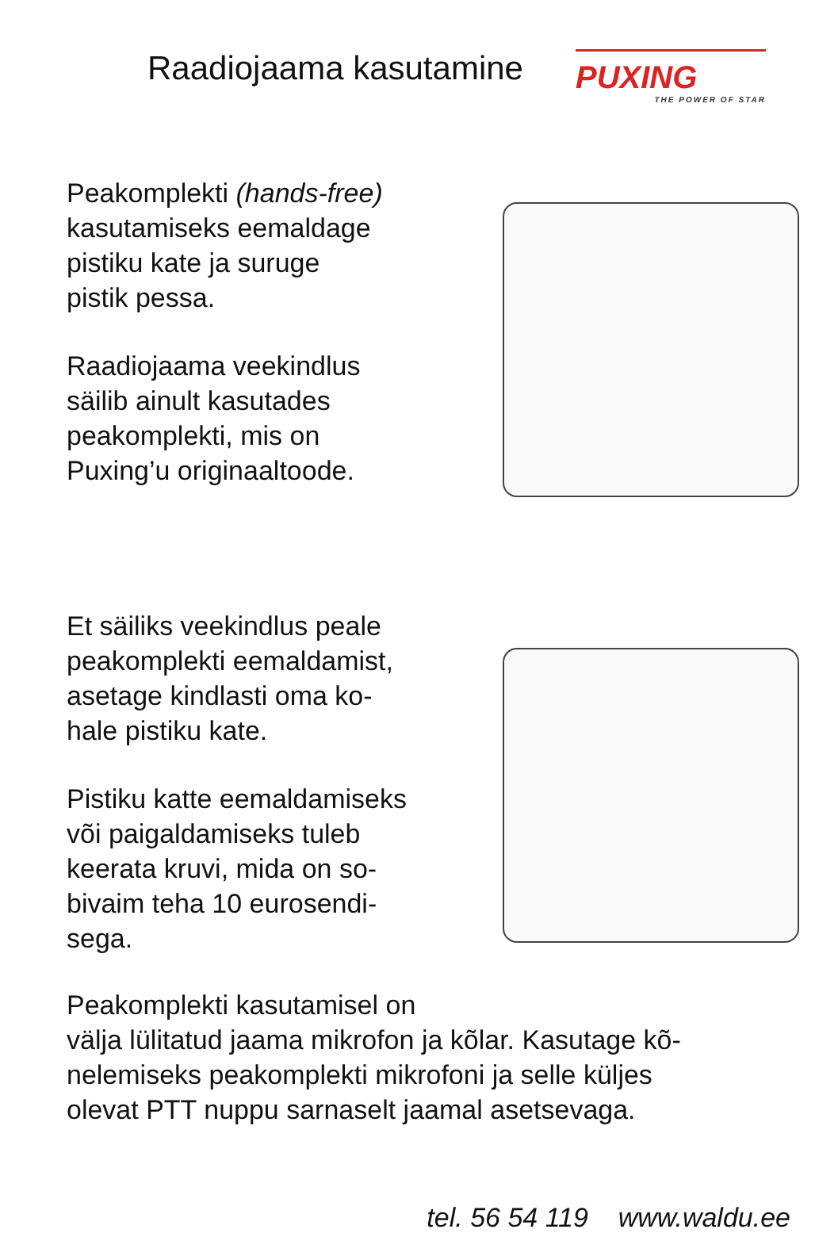Raadiojaama kasutamine
PUXING
THE POWER OF STAR
Peakomplekti (hands-free)
kasutamiseks eemaldage
pistiku kate ja suruge
pistik pessa.
Raadiojaama veekindlus
säilib ainult kasutades
peakomplekti, mis on
Puxing’u originaaltoode.
Et säiliks veekindlus peale
peakomplekti eemaldamist,
asetage kindlasti oma ko-
hale pistiku kate.
Pistiku katte eemaldamiseks
või paigaldamiseks tuleb
keerata kruvi, mida on so-
bivaim teha 10 eurosendi-
sega.
Peakomplekti kasutamisel on
välja lülitatud jaama mikrofon ja kõlar. Kasutage kõ-
nelemiseks peakomplekti mikrofoni ja selle küljes
olevat PTT nuppu sarnaselt jaamal asetsevaga.
tel. 56 54 119 www.waldu.ee